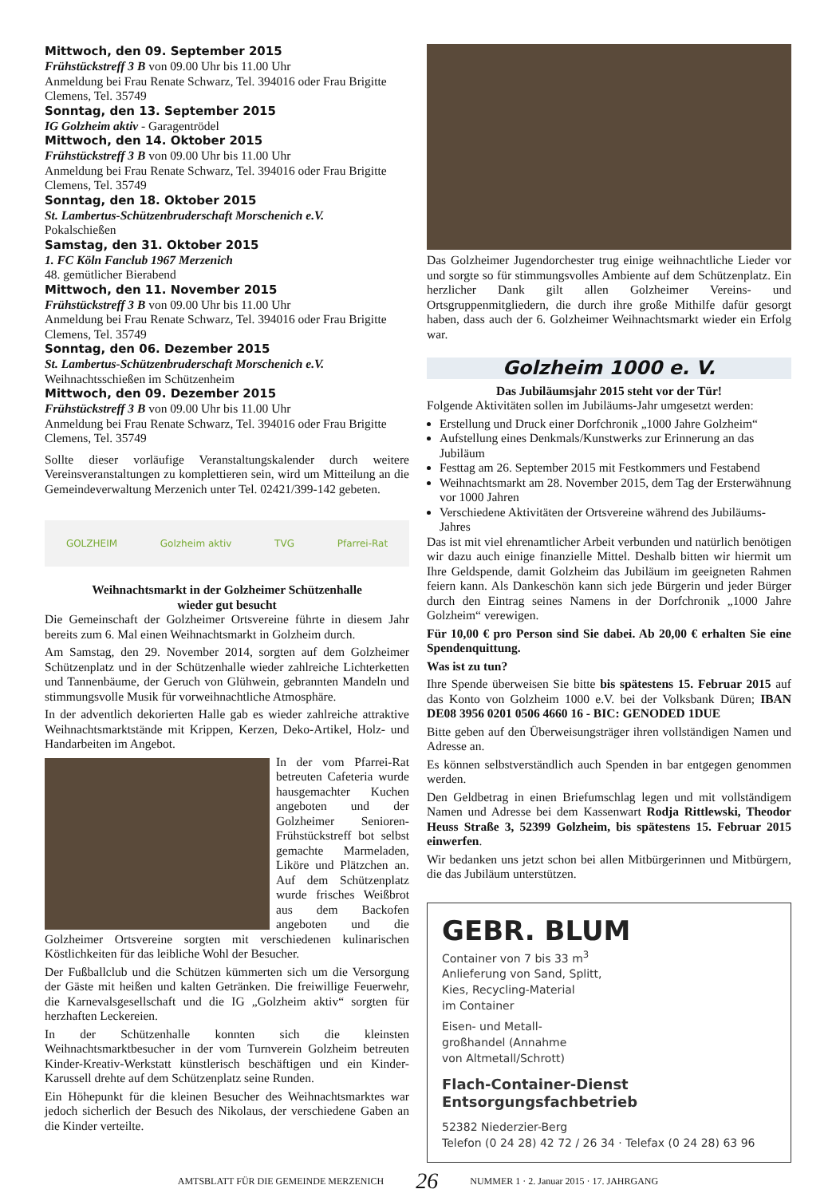Mittwoch, den 09. September 2015
Frühstückstreff 3 B von 09.00 Uhr bis 11.00 Uhr
Anmeldung bei Frau Renate Schwarz, Tel. 394016 oder Frau Brigitte Clemens, Tel. 35749
Sonntag, den 13. September 2015
IG Golzheim aktiv - Garagentrödel
Mittwoch, den 14. Oktober 2015
Frühstückstreff 3 B von 09.00 Uhr bis 11.00 Uhr
Anmeldung bei Frau Renate Schwarz, Tel. 394016 oder Frau Brigitte Clemens, Tel. 35749
Sonntag, den 18. Oktober 2015
St. Lambertus-Schützenbruderschaft Morschenich e.V.
Pokalschießen
Samstag, den 31. Oktober 2015
1. FC Köln Fanclub 1967 Merzenich
48. gemütlicher Bierabend
Mittwoch, den 11. November 2015
Frühstückstreff 3 B von 09.00 Uhr bis 11.00 Uhr
Anmeldung bei Frau Renate Schwarz, Tel. 394016 oder Frau Brigitte Clemens, Tel. 35749
Sonntag, den 06. Dezember 2015
St. Lambertus-Schützenbruderschaft Morschenich e.V.
Weihnachtsschießen im Schützenheim
Mittwoch, den 09. Dezember 2015
Frühstückstreff 3 B von 09.00 Uhr bis 11.00 Uhr
Anmeldung bei Frau Renate Schwarz, Tel. 394016 oder Frau Brigitte Clemens, Tel. 35749
Sollte dieser vorläufige Veranstaltungskalender durch weitere Vereinsveranstaltungen zu komplettieren sein, wird um Mitteilung an die Gemeindeverwaltung Merzenich unter Tel. 02421/399-142 gebeten.
GOLZHEIM Golzheim aktiv TVG Pfarrei-Rat
Weihnachtsmarkt in der Golzheimer Schützenhalle
wieder gut besucht
Die Gemeinschaft der Golzheimer Ortsvereine führte in diesem Jahr bereits zum 6. Mal einen Weihnachtsmarkt in Golzheim durch.
Am Samstag, den 29. November 2014, sorgten auf dem Golzheimer Schützenplatz und in der Schützenhalle wieder zahlreiche Lichterketten und Tannenbäume, der Geruch von Glühwein, gebrannten Mandeln und stimmungsvolle Musik für vorweihnachtliche Atmosphäre.
In der adventlich dekorierten Halle gab es wieder zahlreiche attraktive Weihnachtsmarktstände mit Krippen, Kerzen, Deko-Artikel, Holz- und Handarbeiten im Angebot.
In der vom Pfarrei-Rat betreuten Cafeteria wurde hausgemachter Kuchen angeboten und der Golzheimer Senioren-Frühstückstreff bot selbst gemachte Marmeladen, Liköre und Plätzchen an. Auf dem Schützenplatz wurde frisches Weißbrot aus dem Backofen angeboten und die Golzheimer Ortsvereine sorgten mit verschiedenen kulinarischen Köstlichkeiten für das leibliche Wohl der Besucher.
Der Fußballclub und die Schützen kümmerten sich um die Versorgung der Gäste mit heißen und kalten Getränken. Die freiwillige Feuerwehr, die Karnevalsgesellschaft und die IG „Golzheim aktiv“ sorgten für herzhaften Leckereien.
In der Schützenhalle konnten sich die kleinsten Weihnachtsmarktbesucher in der vom Turnverein Golzheim betreuten Kinder-Kreativ-Werkstatt künstlerisch beschäftigen und ein Kinder-Karussell drehte auf dem Schützenplatz seine Runden.
Ein Höhepunkt für die kleinen Besucher des Weihnachtsmarktes war jedoch sicherlich der Besuch des Nikolaus, der verschiedene Gaben an die Kinder verteilte.
Das Golzheimer Jugendorchester trug einige weihnachtliche Lieder vor und sorgte so für stimmungsvolles Ambiente auf dem Schützenplatz. Ein herzlicher Dank gilt allen Golzheimer Vereins- und Ortsgruppenmitgliedern, die durch ihre große Mithilfe dafür gesorgt haben, dass auch der 6. Golzheimer Weihnachtsmarkt wieder ein Erfolg war.
Golzheim 1000 e. V.
Das Jubiläumsjahr 2015 steht vor der Tür!
Folgende Aktivitäten sollen im Jubiläums-Jahr umgesetzt werden:
Erstellung und Druck einer Dorfchronik „1000 Jahre Golzheim“
Aufstellung eines Denkmals/Kunstwerks zur Erinnerung an das Jubiläum
Festtag am 26. September 2015 mit Festkommers und Festabend
Weihnachtsmarkt am 28. November 2015, dem Tag der Ersterwähnung vor 1000 Jahren
Verschiedene Aktivitäten der Ortsvereine während des Jubiläums-Jahres
Das ist mit viel ehrenamtlicher Arbeit verbunden und natürlich benötigen wir dazu auch einige finanzielle Mittel. Deshalb bitten wir hiermit um Ihre Geldspende, damit Golzheim das Jubiläum im geeigneten Rahmen feiern kann. Als Dankeschön kann sich jede Bürgerin und jeder Bürger durch den Eintrag seines Namens in der Dorfchronik „1000 Jahre Golzheim“ verewigen.
Für 10,00 € pro Person sind Sie dabei. Ab 20,00 € erhalten Sie eine Spendenquittung.
Was ist zu tun?
Ihre Spende überweisen Sie bitte bis spätestens 15. Februar 2015 auf das Konto von Golzheim 1000 e.V. bei der Volksbank Düren; IBAN DE08 3956 0201 0506 4660 16 - BIC: GENODED 1DUE
Bitte geben auf den Überweisungsträger ihren vollständigen Namen und Adresse an.
Es können selbstverständlich auch Spenden in bar entgegen genommen werden.
Den Geldbetrag in einen Briefumschlag legen und mit vollständigem Namen und Adresse bei dem Kassenwart Rodja Rittlewski, Theodor Heuss Straße 3, 52399 Golzheim, bis spätestens 15. Februar 2015 einwerfen.
Wir bedanken uns jetzt schon bei allen Mitbürgerinnen und Mitbürgern, die das Jubiläum unterstützen.
GEBR. BLUM
Container von 7 bis 33 m<sup>3</sup>
Anlieferung von Sand, Splitt,
Kies, Recycling-Material
im Container
Eisen- und Metall-
großhandel (Annahme
von Altmetall/Schrott)
Flach-Container-Dienst
Entsorgungsfachbetrieb
52382 Niederzier-Berg
Telefon (0 24 28) 42 72 / 26 34 · Telefax (0 24 28) 63 96
AMTSBLATT FÜR DIE GEMEINDE MERZENICH 26 NUMMER 1 · 2. Januar 2015 · 17. JAHRGANG